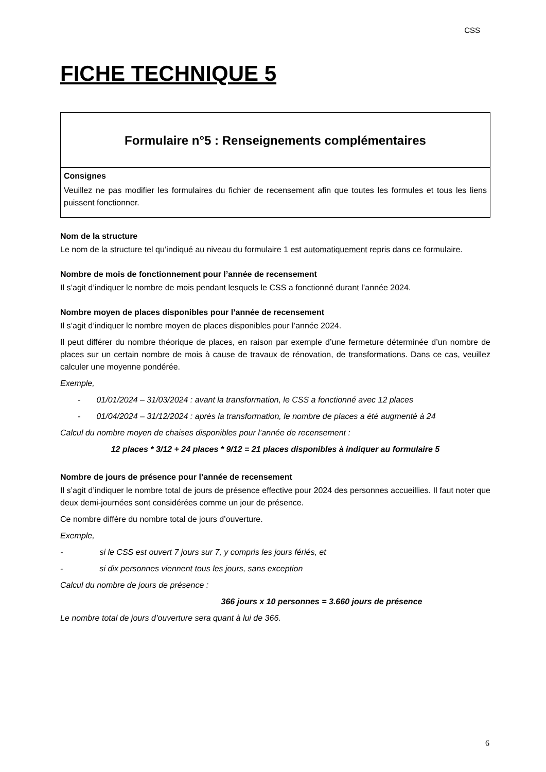CSS
FICHE TECHNIQUE 5
Formulaire n°5 : Renseignements complémentaires
Consignes
Veuillez ne pas modifier les formulaires du fichier de recensement afin que toutes les formules et tous les liens puissent fonctionner.
Nom de la structure
Le nom de la structure tel qu’indiqué au niveau du formulaire 1 est automatiquement repris dans ce formulaire.
Nombre de mois de fonctionnement pour l’année de recensement
Il s’agit d’indiquer le nombre de mois pendant lesquels le CSS a fonctionné durant l’année 2024.
Nombre moyen de places disponibles pour l’année de recensement
Il s’agit d’indiquer le nombre moyen de places disponibles pour l’année 2024.
Il peut différer du nombre théorique de places, en raison par exemple d’une fermeture déterminée d’un nombre de places sur un certain nombre de mois à cause de travaux de rénovation, de transformations. Dans ce cas, veuillez calculer une moyenne pondérée.
Exemple,
- 01/01/2024 – 31/03/2024 : avant la transformation, le CSS a fonctionné avec 12 places
- 01/04/2024 – 31/12/2024 : après la transformation, le nombre de places a été augmenté à 24
Calcul du nombre moyen de chaises disponibles pour l’année de recensement :
12 places * 3/12 + 24 places * 9/12 = 21 places disponibles à indiquer au formulaire 5
Nombre de jours de présence pour l’année de recensement
Il s’agit d’indiquer le nombre total de jours de présence effective pour 2024 des personnes accueillies. Il faut noter que deux demi-journées sont considérées comme un jour de présence.
Ce nombre diffère du nombre total de jours d’ouverture.
Exemple,
- si le CSS est ouvert 7 jours sur 7, y compris les jours fériés, et
- si dix personnes viennent tous les jours, sans exception
Calcul du nombre de jours de présence :
366 jours x 10 personnes = 3.660 jours de présence
Le nombre total de jours d’ouverture sera quant à lui de 366.
6